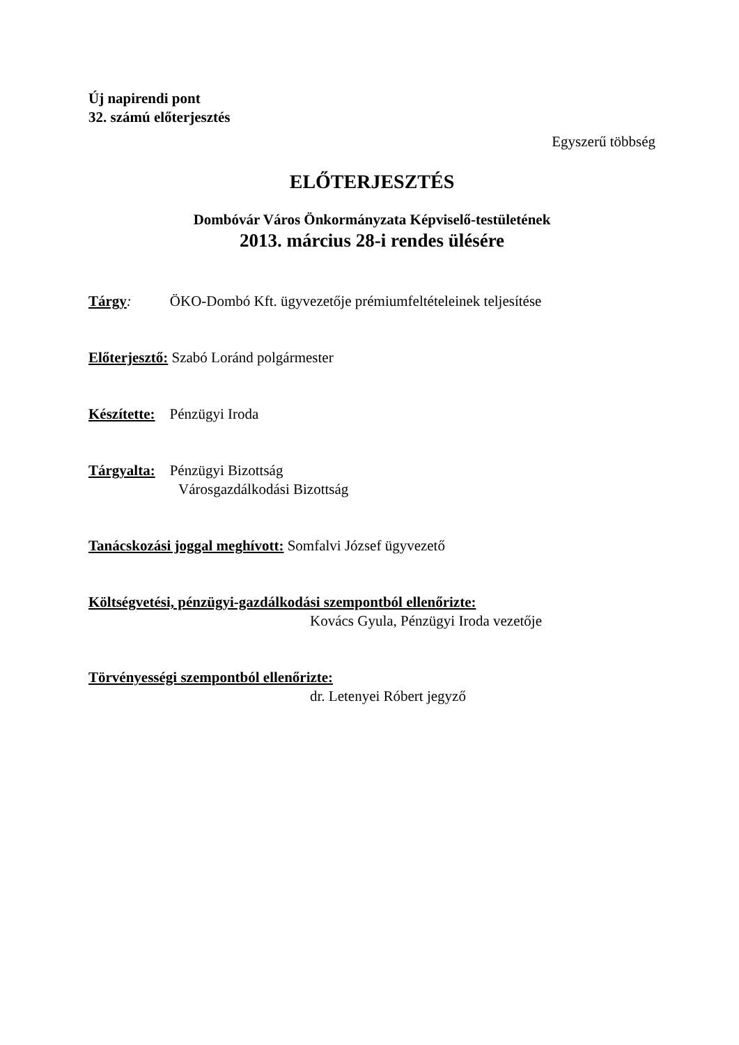Új napirendi pont
32. számú előterjesztés
Egyszerű többség
ELŐTERJESZTÉS
Dombóvár Város Önkormányzata Képviselő-testületének
2013. március 28-i rendes ülésére
Tárgy: ÖKO-Dombó Kft. ügyvezetője prémiumfeltételeinek teljesítése
Előterjesztő: Szabó Loránd polgármester
Készítette: Pénzügyi Iroda
Tárgyalta: Pénzügyi Bizottság
Városgazdálkodási Bizottság
Tanácskozási joggal meghívott: Somfalvi József ügyvezető
Költségvetési, pénzügyi-gazdálkodási szempontból ellenőrizte:
Kovács Gyula, Pénzügyi Iroda vezetője
Törvényességi szempontból ellenőrizte:
dr. Letenyei Róbert jegyző